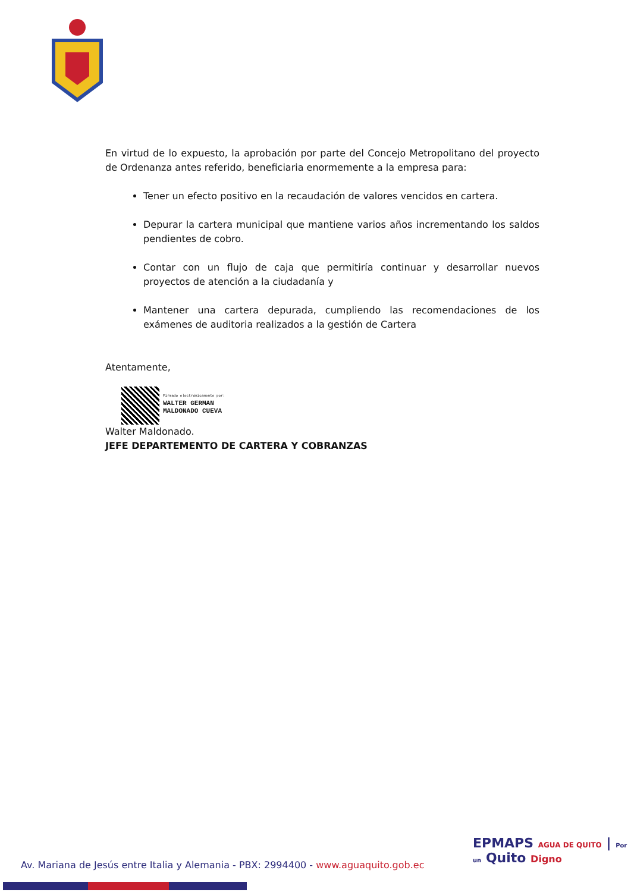En virtud de lo expuesto, la aprobación por parte del Concejo Metropolitano del proyecto de Ordenanza antes referido, beneficiaria enormemente a la empresa para:
Tener un efecto positivo en la recaudación de valores vencidos en cartera.
Depurar la cartera municipal que mantiene varios años incrementando los saldos pendientes de cobro.
Contar con un flujo de caja que permitiría continuar y desarrollar nuevos proyectos de atención a la ciudadanía y
Mantener una cartera depurada, cumpliendo las recomendaciones de los exámenes de auditoria realizados a la gestión de Cartera
Atentamente,
Firmado electrónicamente por:
WALTER GERMAN
MALDONADO CUEVA
Walter Maldonado.
JEFE DEPARTEMENTO DE CARTERA Y COBRANZAS
EPMAPS AGUA DE QUITO | Por un Quito Digno
Av. Mariana de Jesús entre Italia y Alemania - PBX: 2994400 - www.aguaquito.gob.ec